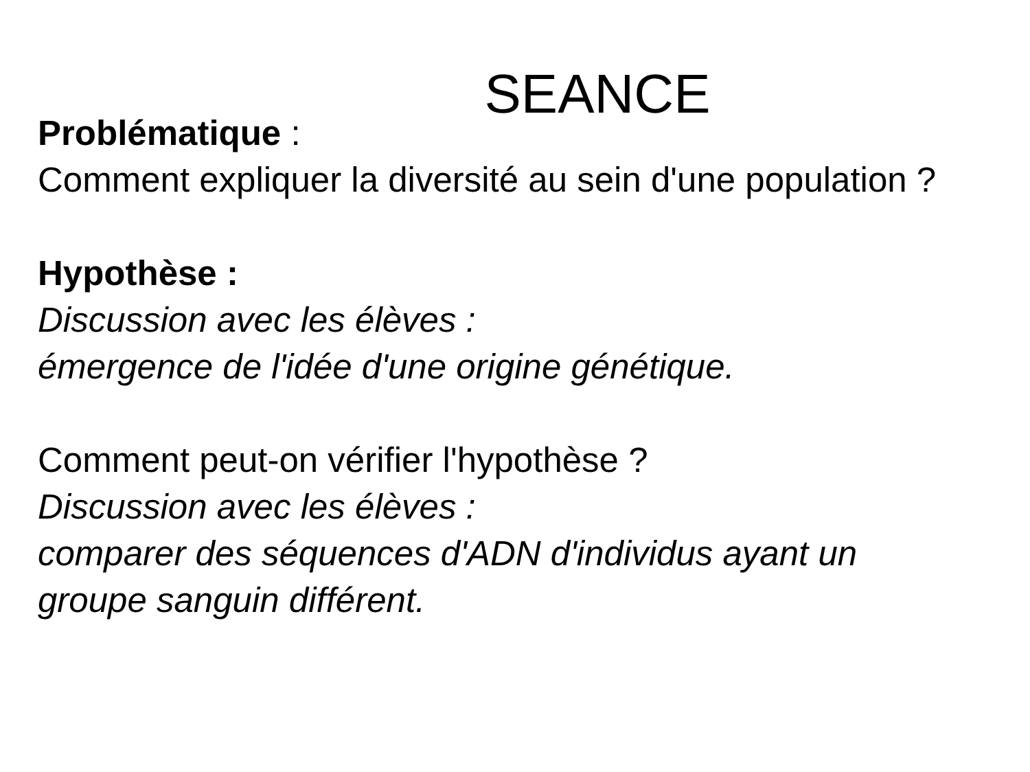SEANCE
Problématique :
Comment expliquer la diversité au sein d'une population ?
Hypothèse :
Discussion avec les élèves :
émergence de l'idée d'une origine génétique.
Comment peut-on vérifier l'hypothèse ?
Discussion avec les élèves :
comparer des séquences d'ADN d'individus ayant un groupe sanguin différent.